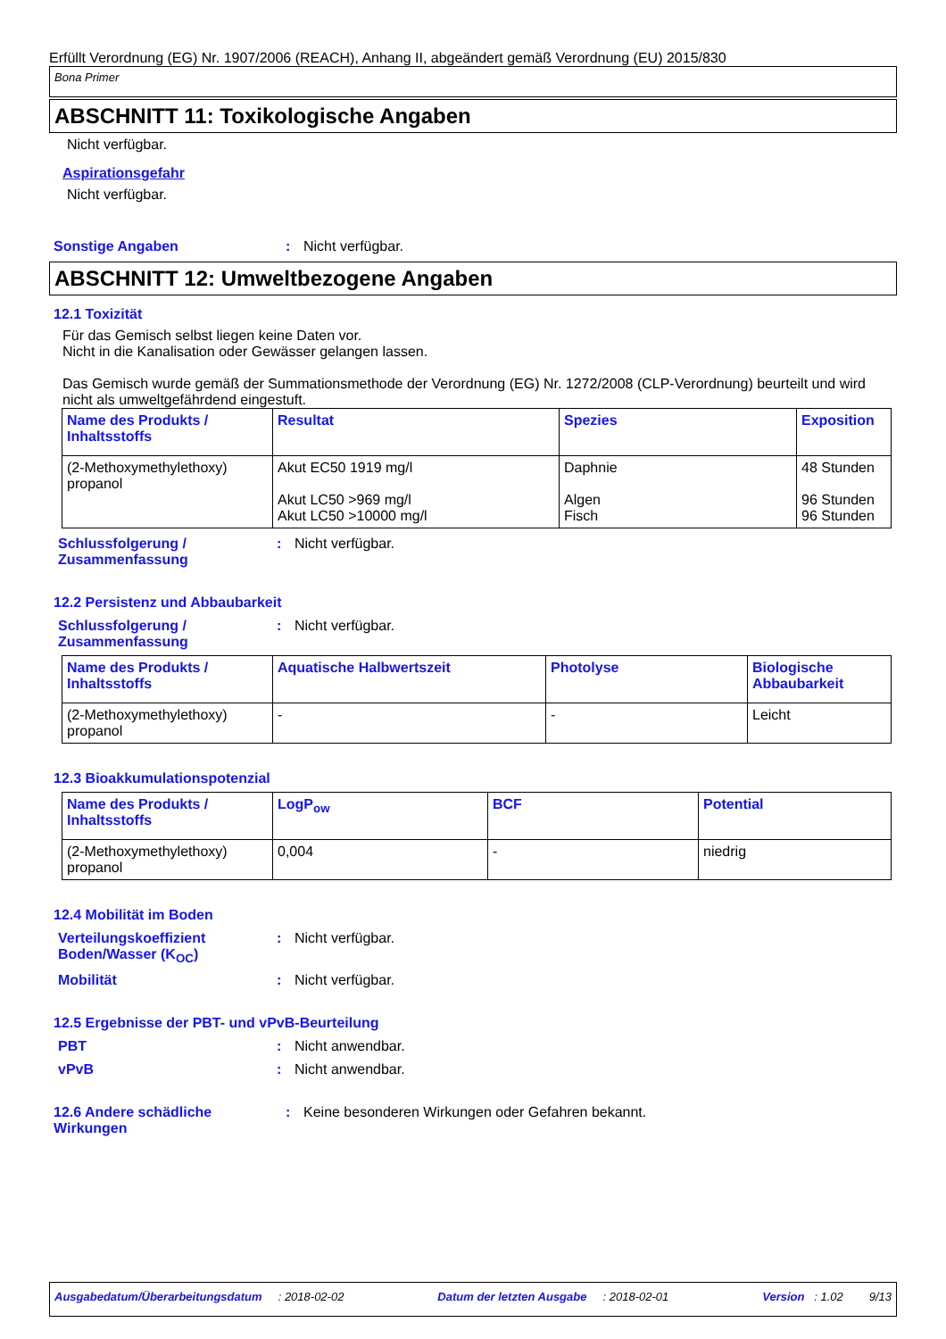Erfüllt Verordnung (EG) Nr. 1907/2006 (REACH), Anhang II, abgeändert gemäß Verordnung (EU) 2015/830
Bona Primer
ABSCHNITT 11: Toxikologische Angaben
Nicht verfügbar.
Aspirationsgefahr
Nicht verfügbar.
Sonstige Angaben: Nicht verfügbar.
ABSCHNITT 12: Umweltbezogene Angaben
12.1 Toxizität
Für das Gemisch selbst liegen keine Daten vor.
Nicht in die Kanalisation oder Gewässer gelangen lassen.
Das Gemisch wurde gemäß der Summationsmethode der Verordnung (EG) Nr. 1272/2008 (CLP-Verordnung) beurteilt und wird nicht als umweltgefährdend eingestuft.
| Name des Produkts / Inhaltsstoffs | Resultat | Spezies | Exposition |
| --- | --- | --- | --- |
| (2-Methoxymethylethoxy) propanol | Akut EC50 1919 mg/l Akut LC50 >969 mg/l Akut LC50 >10000 mg/l | Daphnie Algen Fisch | 48 Stunden 96 Stunden 96 Stunden |
Schlussfolgerung / Zusammenfassung: Nicht verfügbar.
12.2 Persistenz und Abbaubarkeit
Schlussfolgerung / Zusammenfassung: Nicht verfügbar.
| Name des Produkts / Inhaltsstoffs | Aquatische Halbwertszeit | Photolyse | Biologische Abbaubarkeit |
| --- | --- | --- | --- |
| (2-Methoxymethylethoxy) propanol | - | - | Leicht |
12.3 Bioakkumulationspotenzial
| Name des Produkts / Inhaltsstoffs | LogP<sub>ow</sub> | BCF | Potential |
| --- | --- | --- | --- |
| (2-Methoxymethylethoxy) propanol | 0,004 | - | niedrig |
12.4 Mobilität im Boden
Verteilungskoeffizient Boden/Wasser (K<sub>OC</sub>): Nicht verfügbar.
Mobilität: Nicht verfügbar.
12.5 Ergebnisse der PBT- und vPvB-Beurteilung
PBT: Nicht anwendbar.
vPvB: Nicht anwendbar.
12.6 Andere schädliche Wirkungen: Keine besonderen Wirkungen oder Gefahren bekannt.
Ausgabedatum/Überarbeitungsdatum : 2018-02-02 Datum der letzten Ausgabe : 2018-02-01 Version : 1.02 9/13